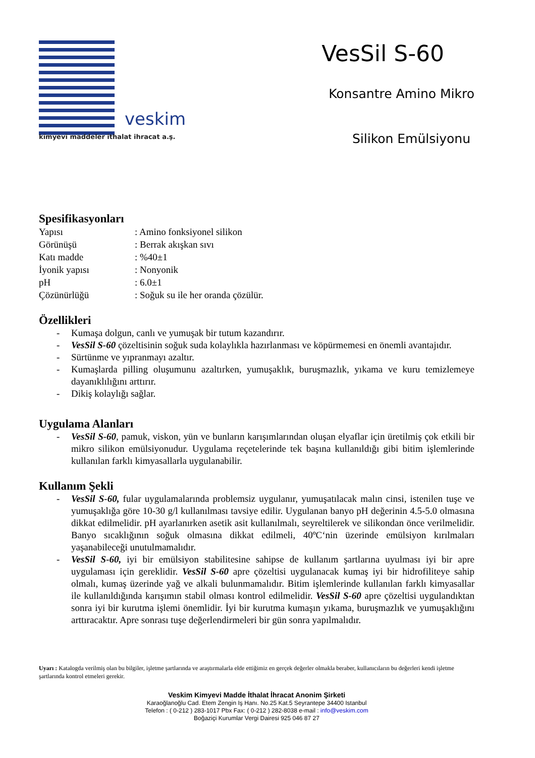veskim
kimyevi maddeler ithalat ihracat a.ş.
VesSil S-60
Konsantre Amino Mikro
Silikon Emülsiyonu
Spesifikasyonları
Yapısı: Amino fonksiyonel silikon Görünüşü: Berrak akışkan sıvı Katı madde: %40±1 İyonik yapısı: Nonyonik pH: 6.0±1 Çözünürlüğü: Soğuk su ile her oranda çözülür.
Özellikleri
- Kumaşa dolgun, canlı ve yumuşak bir tutum kazandırır.
- VesSil S-60 çözeltisinin soğuk suda kolaylıkla hazırlanması ve köpürmemesi en önemli avantajıdır.
- Sürtünme ve yıpranmayı azaltır.
- Kumaşlarda pilling oluşumunu azaltırken, yumuşaklık, buruşmazlık, yıkama ve kuru temizlemeye dayanıklılığını arttırır.
- Dikiş kolaylığı sağlar.
Uygulama Alanları
- VesSil S-60, pamuk, viskon, yün ve bunların karışımlarından oluşan elyaflar için üretilmiş çok etkili bir mikro silikon emülsiyonudur. Uygulama reçetelerinde tek başına kullanıldığı gibi bitim işlemlerinde kullanılan farklı kimyasallarla uygulanabilir.
Kullanım Şekli
- VesSil S-60, fular uygulamalarında problemsiz uygulanır, yumuşatılacak malın cinsi, istenilen tuşe ve yumuşaklığa göre 10-30 g/l kullanılması tavsiye edilir. Uygulanan banyo pH değerinin 4.5-5.0 olmasına dikkat edilmelidir. pH ayarlanırken asetik asit kullanılmalı, seyreltilerek ve silikondan önce verilmelidir. Banyo sıcaklığının soğuk olmasına dikkat edilmeli, 40ºC‘nin üzerinde emülsiyon kırılmaları yaşanabileceği unutulmamalıdır.
- VesSil S-60, iyi bir emülsiyon stabilitesine sahipse de kullanım şartlarına uyulması iyi bir apre uygulaması için gereklidir. VesSil S-60 apre çözeltisi uygulanacak kumaş iyi bir hidrofiliteye sahip olmalı, kumaş üzerinde yağ ve alkali bulunmamalıdır. Bitim işlemlerinde kullanılan farklı kimyasallar ile kullanıldığında karışımın stabil olması kontrol edilmelidir. VesSil S-60 apre çözeltisi uygulandıktan sonra iyi bir kurutma işlemi önemlidir. İyi bir kurutma kumaşın yıkama, buruşmazlık ve yumuşaklığını arttıracaktır. Apre sonrası tuşe değerlendirmeleri bir gün sonra yapılmalıdır.
Uyarı : Katalogda verilmiş olan bu bilgiler, işletme şartlarında ve araştırmalarla elde ettiğimiz en gerçek değerler olmakla beraber, kullanıcıların bu değerleri kendi işletme şartlarında kontrol etmeleri gerekir.
Veskim Kimyevi Madde İthalat İhracat Anonim Şirketi
Karaoğlanoğlu Cad. Etem Zengin Iş Hanı. No.25 Kat.5 Seyrantepe 34400 Istanbul
Telefon : ( 0-212 ) 283-1017 Pbx Fax: ( 0-212 ) 282-8038 e-mail : info@veskim.com
Boğaziçi Kurumlar Vergi Dairesi 925 046 87 27